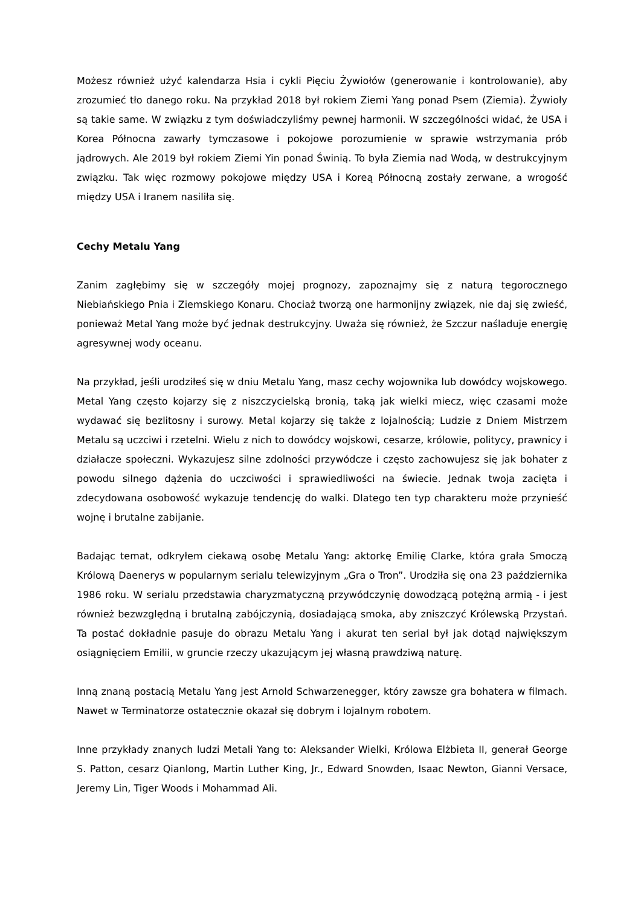Możesz również użyć kalendarza Hsia i cykli Pięciu Żywiołów (generowanie i kontrolowanie), aby zrozumieć tło danego roku. Na przykład 2018 był rokiem Ziemi Yang ponad Psem (Ziemia). Żywioły są takie same. W związku z tym doświadczyliśmy pewnej harmonii. W szczególności widać, że USA i Korea Północna zawarły tymczasowe i pokojowe porozumienie w sprawie wstrzymania prób jądrowych. Ale 2019 był rokiem Ziemi Yin ponad Świnią. To była Ziemia nad Wodą, w destrukcyjnym związku. Tak więc rozmowy pokojowe między USA i Koreą Północną zostały zerwane, a wrogość między USA i Iranem nasiliła się.
Cechy Metalu Yang
Zanim zagłębimy się w szczegóły mojej prognozy, zapoznajmy się z naturą tegorocznego Niebiańskiego Pnia i Ziemskiego Konaru. Chociaż tworzą one harmonijny związek, nie daj się zwieść, ponieważ Metal Yang może być jednak destrukcyjny. Uważa się również, że Szczur naśladuje energię agresywnej wody oceanu.
Na przykład, jeśli urodziłeś się w dniu Metalu Yang, masz cechy wojownika lub dowódcy wojskowego. Metal Yang często kojarzy się z niszczycielską bronią, taką jak wielki miecz, więc czasami może wydawać się bezlitosny i surowy. Metal kojarzy się także z lojalnością; Ludzie z Dniem Mistrzem Metalu są uczciwi i rzetelni. Wielu z nich to dowódcy wojskowi, cesarze, królowie, politycy, prawnicy i działacze społeczni. Wykazujesz silne zdolności przywódcze i często zachowujesz się jak bohater z powodu silnego dążenia do uczciwości i sprawiedliwości na świecie. Jednak twoja zacięta i zdecydowana osobowość wykazuje tendencję do walki. Dlatego ten typ charakteru może przynieść wojnę i brutalne zabijanie.
Badając temat, odkryłem ciekawą osobę Metalu Yang: aktorkę Emilię Clarke, która grała Smoczą Królową Daenerys w popularnym serialu telewizyjnym „Gra o Tron”. Urodziła się ona 23 października 1986 roku. W serialu przedstawia charyzmatyczną przywódczynię dowodzącą potężną armią - i jest również bezwzględną i brutalną zabójczynią, dosiadającą smoka, aby zniszczyć Królewską Przystań. Ta postać dokładnie pasuje do obrazu Metalu Yang i akurat ten serial był jak dotąd największym osiągnięciem Emilii, w gruncie rzeczy ukazującym jej własną prawdziwą naturę.
Inną znaną postacią Metalu Yang jest Arnold Schwarzenegger, który zawsze gra bohatera w filmach. Nawet w Terminatorze ostatecznie okazał się dobrym i lojalnym robotem.
Inne przykłady znanych ludzi Metali Yang to: Aleksander Wielki, Królowa Elżbieta II, generał George S. Patton, cesarz Qianlong, Martin Luther King, Jr., Edward Snowden, Isaac Newton, Gianni Versace, Jeremy Lin, Tiger Woods i Mohammad Ali.